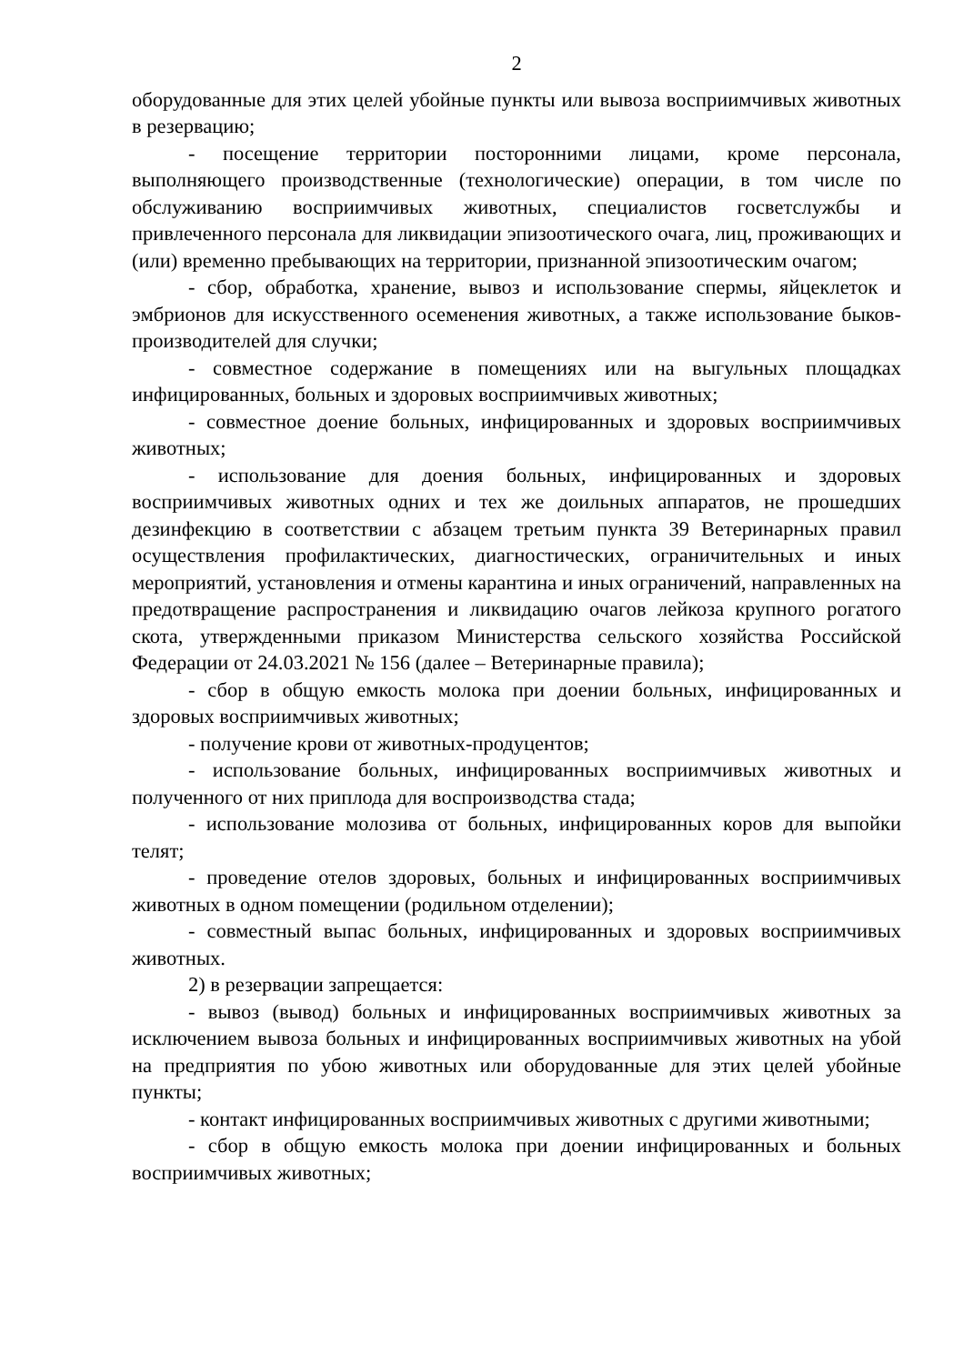2
оборудованные для этих целей убойные пункты или вывоза восприимчивых животных в резервацию;
- посещение территории посторонними лицами, кроме персонала, выполняющего производственные (технологические) операции, в том числе по обслуживанию восприимчивых животных, специалистов госветслужбы и привлеченного персонала для ликвидации эпизоотического очага, лиц, проживающих и (или) временно пребывающих на территории, признанной эпизоотическим очагом;
- сбор, обработка, хранение, вывоз и использование спермы, яйцеклеток и эмбрионов для искусственного осеменения животных, а также использование быков-производителей для случки;
- совместное содержание в помещениях или на выгульных площадках инфицированных, больных и здоровых восприимчивых животных;
- совместное доение больных, инфицированных и здоровых восприимчивых животных;
- использование для доения больных, инфицированных и здоровых восприимчивых животных одних и тех же доильных аппаратов, не прошедших дезинфекцию в соответствии с абзацем третьим пункта 39 Ветеринарных правил осуществления профилактических, диагностических, ограничительных и иных мероприятий, установления и отмены карантина и иных ограничений, направленных на предотвращение распространения и ликвидацию очагов лейкоза крупного рогатого скота, утвержденными приказом Министерства сельского хозяйства Российской Федерации от 24.03.2021 № 156 (далее – Ветеринарные правила);
- сбор в общую емкость молока при доении больных, инфицированных и здоровых восприимчивых животных;
- получение крови от животных-продуцентов;
- использование больных, инфицированных восприимчивых животных и полученного от них приплода для воспроизводства стада;
- использование молозива от больных, инфицированных коров для выпойки телят;
- проведение отелов здоровых, больных и инфицированных восприимчивых животных в одном помещении (родильном отделении);
- совместный выпас больных, инфицированных и здоровых восприимчивых животных.
2) в резервации запрещается:
- вывоз (вывод) больных и инфицированных восприимчивых животных за исключением вывоза больных и инфицированных восприимчивых животных на убой на предприятия по убою животных или оборудованные для этих целей убойные пункты;
- контакт инфицированных восприимчивых животных с другими животными;
- сбор в общую емкость молока при доении инфицированных и больных восприимчивых животных;